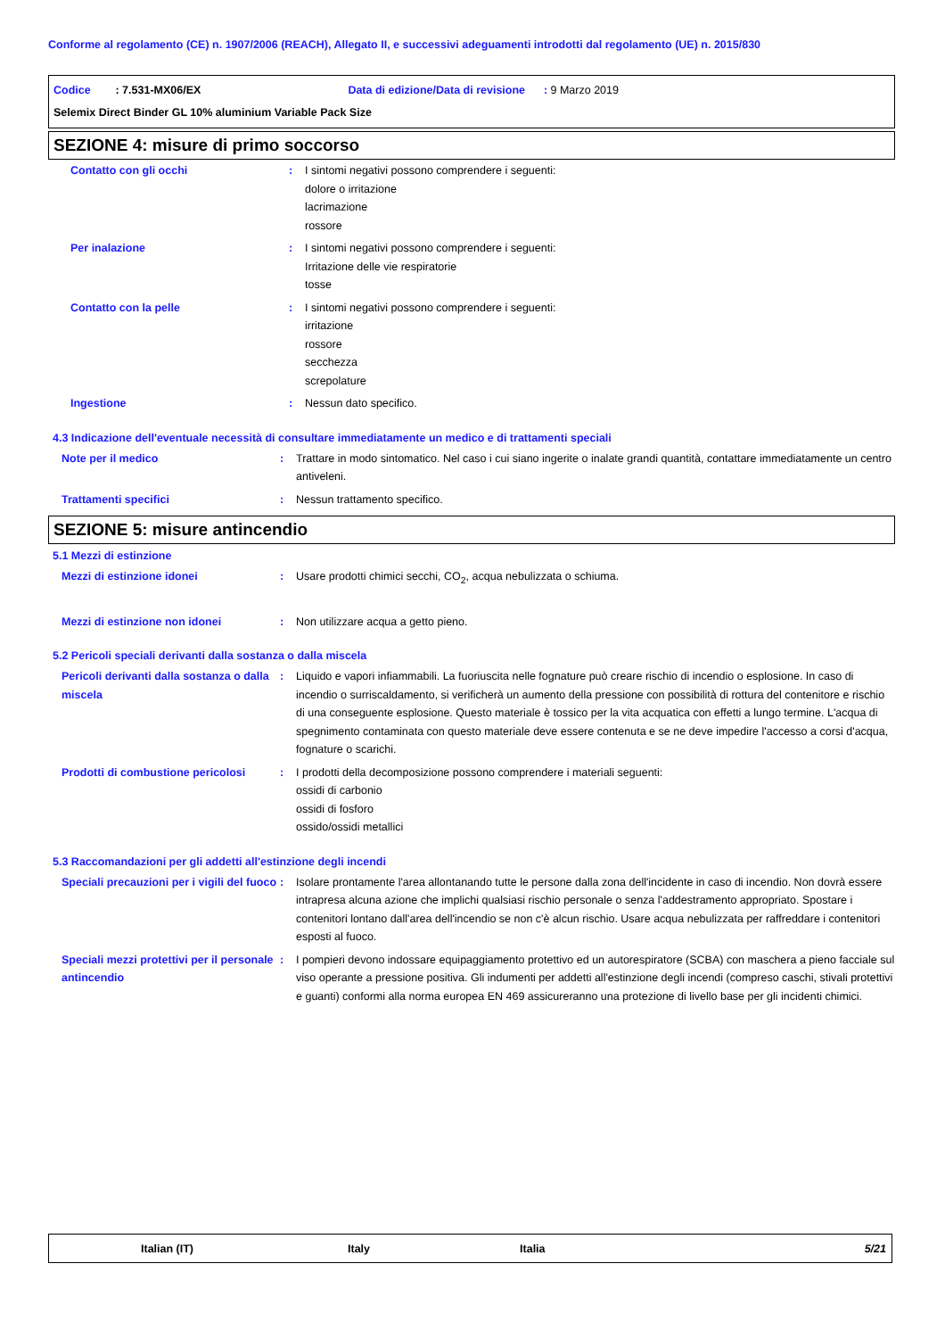Conforme al regolamento (CE) n. 1907/2006 (REACH), Allegato II, e successivi adeguamenti introdotti dal regolamento (UE) n. 2015/830
Codice : 7.531-MX06/EX Data di edizione/Data di revisione : 9 Marzo 2019
Selemix Direct Binder GL 10% aluminium Variable Pack Size
SEZIONE 4: misure di primo soccorso
| Contatto con gli occhi | : | I sintomi negativi possono comprendere i seguenti: dolore o irritazione lacrimazione rossore |
| Per inalazione | : | I sintomi negativi possono comprendere i seguenti: Irritazione delle vie respiratorie tosse |
| Contatto con la pelle | : | I sintomi negativi possono comprendere i seguenti: irritazione rossore secchezza screpolature |
| Ingestione | : | Nessun dato specifico. |
4.3 Indicazione dell'eventuale necessità di consultare immediatamente un medico e di trattamenti speciali
| Note per il medico | : | Trattare in modo sintomatico. Nel caso i cui siano ingerite o inalate grandi quantità, contattare immediatamente un centro antiveleni. |
| Trattamenti specifici | : | Nessun trattamento specifico. |
SEZIONE 5: misure antincendio
5.1 Mezzi di estinzione
| Mezzi di estinzione idonei | : | Usare prodotti chimici secchi, CO<sub>2</sub>, acqua nebulizzata o schiuma. |
| Mezzi di estinzione non idonei | : | Non utilizzare acqua a getto pieno. |
5.2 Pericoli speciali derivanti dalla sostanza o dalla miscela
| Pericoli derivanti dalla sostanza o dalla miscela | : | Liquido e vapori infiammabili. La fuoriuscita nelle fognature può creare rischio di incendio o esplosione. In caso di incendio o surriscaldamento, si verificherà un aumento della pressione con possibilità di rottura del contenitore e rischio di una conseguente esplosione. Questo materiale è tossico per la vita acquatica con effetti a lungo termine. L'acqua di spegnimento contaminata con questo materiale deve essere contenuta e se ne deve impedire l'accesso a corsi d'acqua, fognature o scarichi. |
| Prodotti di combustione pericolosi | : | I prodotti della decomposizione possono comprendere i materiali seguenti: ossidi di carbonio ossidi di fosforo ossido/ossidi metallici |
5.3 Raccomandazioni per gli addetti all'estinzione degli incendi
| Speciali precauzioni per i vigili del fuoco | : | Isolare prontamente l'area allontanando tutte le persone dalla zona dell'incidente in caso di incendio. Non dovrà essere intrapresa alcuna azione che implichi qualsiasi rischio personale o senza l'addestramento appropriato. Spostare i contenitori lontano dall'area dell'incendio se non c'è alcun rischio. Usare acqua nebulizzata per raffreddare i contenitori esposti al fuoco. |
| Speciali mezzi protettivi per il personale antincendio | : | I pompieri devono indossare equipaggiamento protettivo ed un autorespiratore (SCBA) con maschera a pieno facciale sul viso operante a pressione positiva. Gli indumenti per addetti all'estinzione degli incendi (compreso caschi, stivali protettivi e guanti) conformi alla norma europea EN 469 assicureranno una protezione di livello base per gli incidenti chimici. |
Italian (IT) Italy Italia 5/21